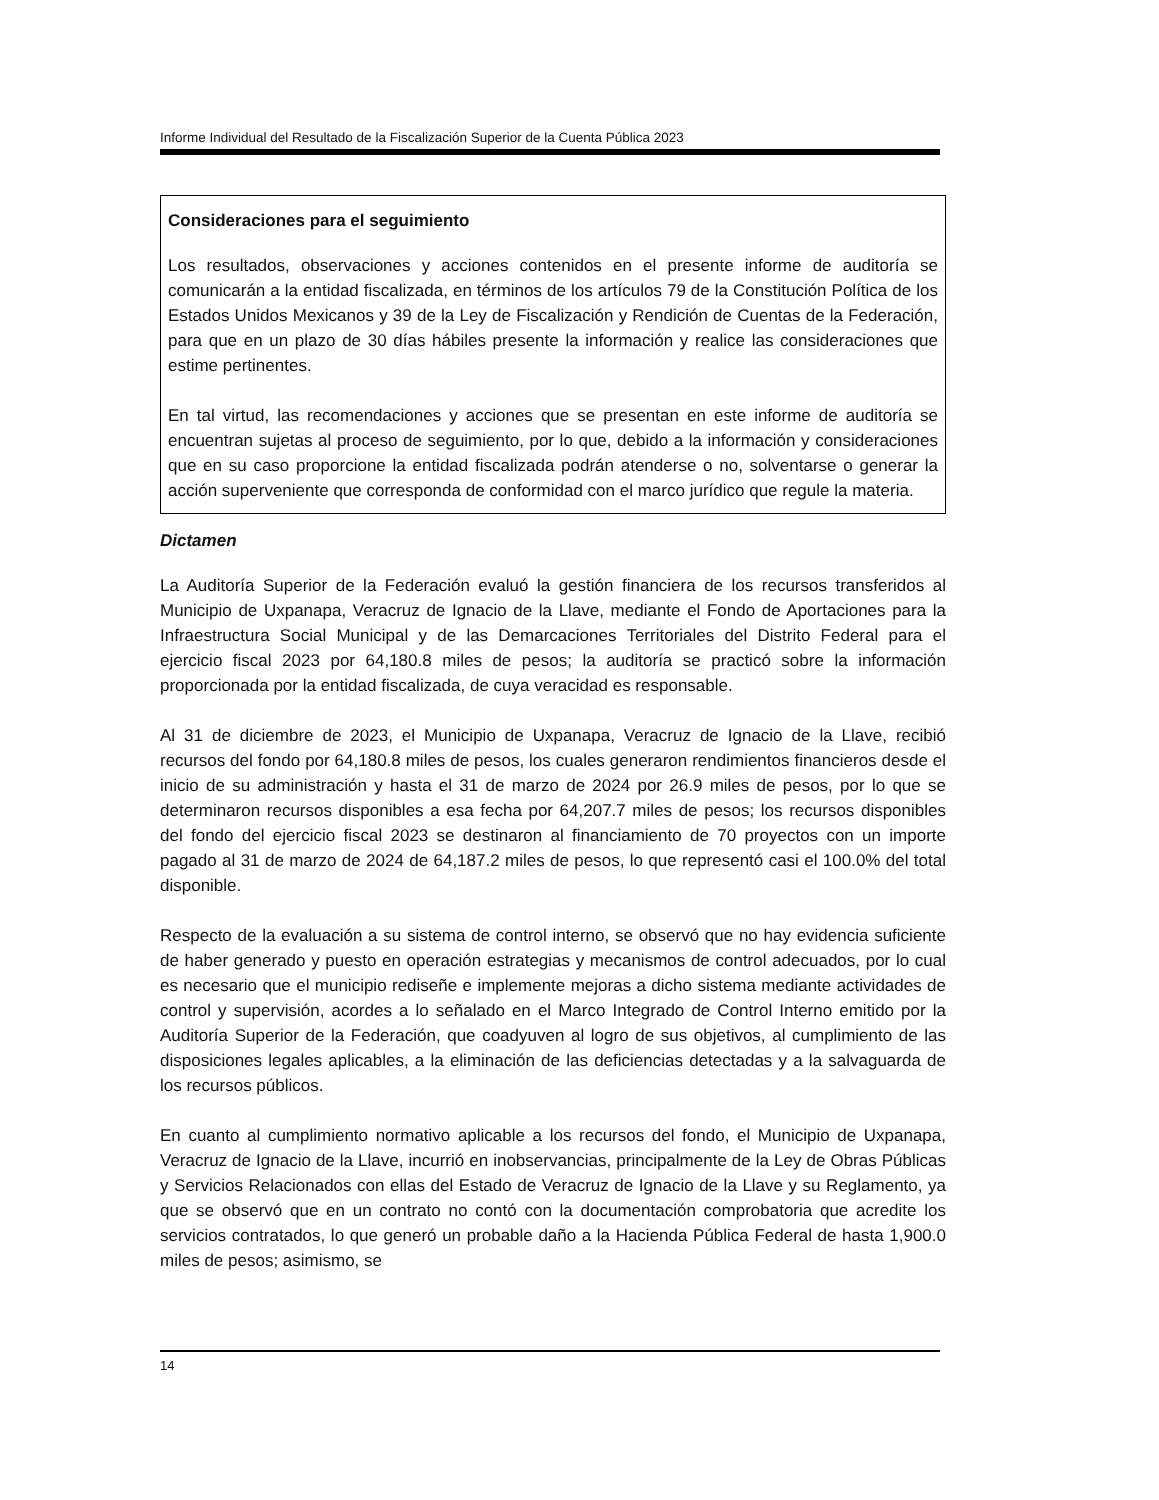Informe Individual del Resultado de la Fiscalización Superior de la Cuenta Pública 2023
Consideraciones para el seguimiento
Los resultados, observaciones y acciones contenidos en el presente informe de auditoría se comunicarán a la entidad fiscalizada, en términos de los artículos 79 de la Constitución Política de los Estados Unidos Mexicanos y 39 de la Ley de Fiscalización y Rendición de Cuentas de la Federación, para que en un plazo de 30 días hábiles presente la información y realice las consideraciones que estime pertinentes.
En tal virtud, las recomendaciones y acciones que se presentan en este informe de auditoría se encuentran sujetas al proceso de seguimiento, por lo que, debido a la información y consideraciones que en su caso proporcione la entidad fiscalizada podrán atenderse o no, solventarse o generar la acción superveniente que corresponda de conformidad con el marco jurídico que regule la materia.
Dictamen
La Auditoría Superior de la Federación evaluó la gestión financiera de los recursos transferidos al Municipio de Uxpanapa, Veracruz de Ignacio de la Llave, mediante el Fondo de Aportaciones para la Infraestructura Social Municipal y de las Demarcaciones Territoriales del Distrito Federal para el ejercicio fiscal 2023 por 64,180.8 miles de pesos; la auditoría se practicó sobre la información proporcionada por la entidad fiscalizada, de cuya veracidad es responsable.
Al 31 de diciembre de 2023, el Municipio de Uxpanapa, Veracruz de Ignacio de la Llave, recibió recursos del fondo por 64,180.8 miles de pesos, los cuales generaron rendimientos financieros desde el inicio de su administración y hasta el 31 de marzo de 2024 por 26.9 miles de pesos, por lo que se determinaron recursos disponibles a esa fecha por 64,207.7 miles de pesos; los recursos disponibles del fondo del ejercicio fiscal 2023 se destinaron al financiamiento de 70 proyectos con un importe pagado al 31 de marzo de 2024 de 64,187.2 miles de pesos, lo que representó casi el 100.0% del total disponible.
Respecto de la evaluación a su sistema de control interno, se observó que no hay evidencia suficiente de haber generado y puesto en operación estrategias y mecanismos de control adecuados, por lo cual es necesario que el municipio rediseñe e implemente mejoras a dicho sistema mediante actividades de control y supervisión, acordes a lo señalado en el Marco Integrado de Control Interno emitido por la Auditoría Superior de la Federación, que coadyuven al logro de sus objetivos, al cumplimiento de las disposiciones legales aplicables, a la eliminación de las deficiencias detectadas y a la salvaguarda de los recursos públicos.
En cuanto al cumplimiento normativo aplicable a los recursos del fondo, el Municipio de Uxpanapa, Veracruz de Ignacio de la Llave, incurrió en inobservancias, principalmente de la Ley de Obras Públicas y Servicios Relacionados con ellas del Estado de Veracruz de Ignacio de la Llave y su Reglamento, ya que se observó que en un contrato no contó con la documentación comprobatoria que acredite los servicios contratados, lo que generó un probable daño a la Hacienda Pública Federal de hasta 1,900.0 miles de pesos; asimismo, se
14